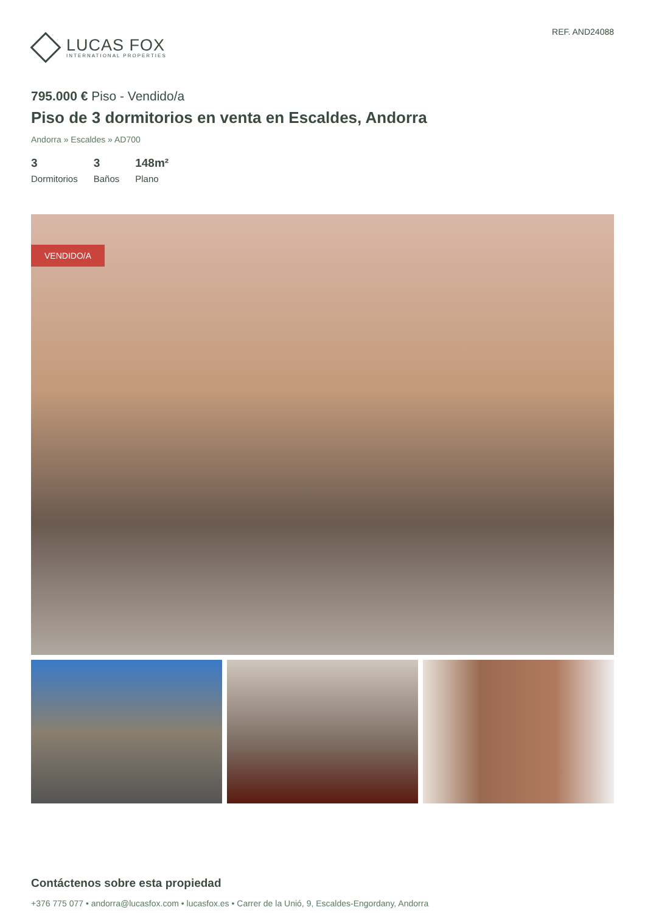LUCAS FOX
INTERNATIONAL PROPERTIES
REF. AND24088
795.000 € Piso - Vendido/a
Piso de 3 dormitorios en venta en Escaldes, Andorra
Andorra » Escaldes » AD700
3
Dormitorios
3
Baños
148m²
Plano
VENDIDO/A
Contáctenos sobre esta propiedad
+376 775 077 • andorra@lucasfox.com • lucasfox.es • Carrer de la Unió, 9, Escaldes-Engordany, Andorra